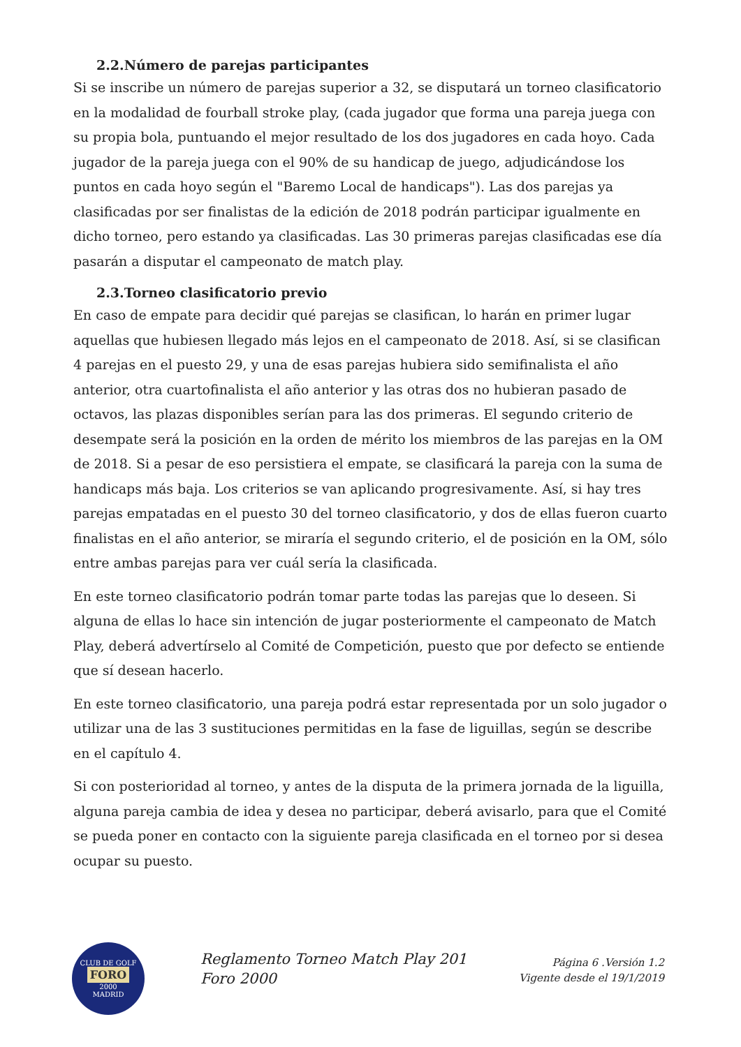2.2.Número de parejas participantes
Si se inscribe un número de parejas superior a 32, se disputará un torneo clasificatorio en la modalidad de fourball stroke play, (cada jugador que forma una pareja juega con su propia bola, puntuando el mejor resultado de los dos jugadores en cada hoyo. Cada jugador de la pareja juega con el 90% de su handicap de juego, adjudicándose los puntos en cada hoyo según el "Baremo Local de handicaps"). Las dos parejas ya clasificadas por ser finalistas de la edición de 2018 podrán participar igualmente en dicho torneo, pero estando ya clasificadas. Las 30 primeras parejas clasificadas ese día pasarán a disputar el campeonato de match play.
2.3.Torneo clasificatorio previo
En caso de empate para decidir qué parejas se clasifican, lo harán en primer lugar aquellas que hubiesen llegado más lejos en el campeonato de 2018. Así, si se clasifican 4 parejas en el puesto 29, y una de esas parejas hubiera sido semifinalista el año anterior, otra cuartofinalista el año anterior y las otras dos no hubieran pasado de octavos, las plazas disponibles serían para las dos primeras. El segundo criterio de desempate será la posición en la orden de mérito los miembros de las parejas en la OM de 2018. Si a pesar de eso persistiera el empate, se clasificará la pareja con la suma de handicaps más baja. Los criterios se van aplicando progresivamente. Así, si hay tres parejas empatadas en el puesto 30 del torneo clasificatorio, y dos de ellas fueron cuarto finalistas en el año anterior, se miraría el segundo criterio, el de posición en la OM, sólo entre ambas parejas para ver cuál sería la clasificada.
En este torneo clasificatorio podrán tomar parte todas las parejas que lo deseen. Si alguna de ellas lo hace sin intención de jugar posteriormente el campeonato de Match Play, deberá advertírselo al Comité de Competición, puesto que por defecto se entiende que sí desean hacerlo.
En este torneo clasificatorio, una pareja podrá estar representada por un solo jugador o utilizar una de las 3 sustituciones permitidas en la fase de liguillas, según se describe en el capítulo 4.
Si con posterioridad al torneo, y antes de la disputa de la primera jornada de la liguilla, alguna pareja cambia de idea y desea no participar, deberá avisarlo, para que el Comité se pueda poner en contacto con la siguiente pareja clasificada en el torneo por si desea ocupar su puesto.
CLUB DE GOLF
FORO
2000
MADRID
Reglamento Torneo Match Play 201
Foro 2000
Página 6 .Versión 1.2
Vigente desde el 19/1/2019